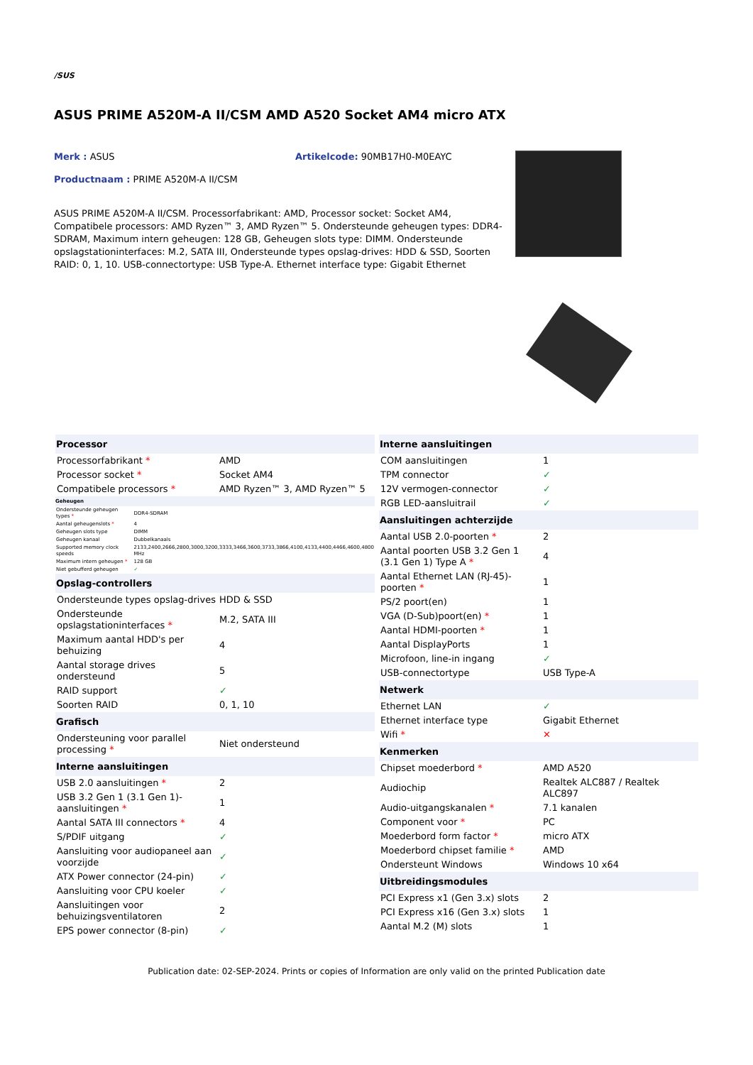/SUS
ASUS PRIME A520M-A II/CSM AMD A520 Socket AM4 micro ATX
Merk : ASUS Artikelcode: 90MB17H0-M0EAYC
Productnaam : PRIME A520M-A II/CSM
ASUS PRIME A520M-A II/CSM. Processorfabrikant: AMD, Processor socket: Socket AM4, Compatibele processors: AMD Ryzen™ 3, AMD Ryzen™ 5. Ondersteunde geheugen types: DDR4-SDRAM, Maximum intern geheugen: 128 GB, Geheugen slots type: DIMM. Ondersteunde opslagstationinterfaces: M.2, SATA III, Ondersteunde types opslag-drives: HDD & SSD, Soorten RAID: 0, 1, 10. USB-connectortype: USB Type-A. Ethernet interface type: Gigabit Ethernet
| Processor | |
| --- | --- |
| Processorfabrikant * | AMD |
| Processor socket * | Socket AM4 |
| Compatibele processors * | AMD Ryzen™ 3, AMD Ryzen™ 5 |
| Geheugen | |
| --- | --- |
| Ondersteunde geheugen types * | DDR4-SDRAM |
| Aantal geheugenslots * | 4 |
| Geheugen slots type | DIMM |
| Geheugen kanaal | Dubbelkanaals |
| Supported memory clock speeds | 2133,2400,2666,2800,3000,3200,3333,3466,3600,3733,3866,4100,4133,4400,4466,4600,4800 MHz |
| Maximum intern geheugen * | 128 GB |
| Niet gebufferd geheugen | ✓ |
| Opslag-controllers | |
| --- | --- |
| Ondersteunde types opslag-drives | HDD & SSD |
| Ondersteunde opslagstationinterfaces * | M.2, SATA III |
| Maximum aantal HDD's per behuizing | 4 |
| Aantal storage drives ondersteund | 5 |
| RAID support | ✓ |
| Soorten RAID | 0, 1, 10 |
| Grafisch | |
| Ondersteuning voor parallel processing * | Niet ondersteund |
| Interne aansluitingen | |
| USB 2.0 aansluitingen * | 2 |
| USB 3.2 Gen 1 (3.1 Gen 1)-aansluitingen * | 1 |
| Aantal SATA III connectors * | 4 |
| S/PDIF uitgang | ✓ |
| Aansluiting voor audiopaneel aan voorzijde | ✓ |
| ATX Power connector (24-pin) | ✓ |
| Aansluiting voor CPU koeler | ✓ |
| Aansluitingen voor behuizingsventilatoren | 2 |
| EPS power connector (8-pin) | ✓ |
| Interne aansluitingen | |
| --- | --- |
| COM aansluitingen | 1 |
| TPM connector | ✓ |
| 12V vermogen-connector | ✓ |
| RGB LED-aansluitrail | ✓ |
| Aansluitingen achterzijde | |
| Aantal USB 2.0-poorten * | 2 |
| Aantal poorten USB 3.2 Gen 1 (3.1 Gen 1) Type A * | 4 |
| Aantal Ethernet LAN (RJ-45)-poorten * | 1 |
| PS/2 poort(en) | 1 |
| VGA (D-Sub)poort(en) * | 1 |
| Aantal HDMI-poorten * | 1 |
| Aantal DisplayPorts | 1 |
| Microfoon, line-in ingang | ✓ |
| USB-connectortype | USB Type-A |
| Netwerk | |
| Ethernet LAN | ✓ |
| Ethernet interface type | Gigabit Ethernet |
| Wifi * | ✕ |
| Kenmerken | |
| Chipset moederbord * | AMD A520 |
| Audiochip | Realtek ALC887 / Realtek ALC897 |
| Audio-uitgangskanalen * | 7.1 kanalen |
| Component voor * | PC |
| Moederbord form factor * | micro ATX |
| Moederbord chipset familie * | AMD |
| Ondersteunt Windows | Windows 10 x64 |
| Uitbreidingsmodules | |
| PCI Express x1 (Gen 3.x) slots | 2 |
| PCI Express x16 (Gen 3.x) slots | 1 |
| Aantal M.2 (M) slots | 1 |
Publication date: 02-SEP-2024. Prints or copies of Information are only valid on the printed Publication date